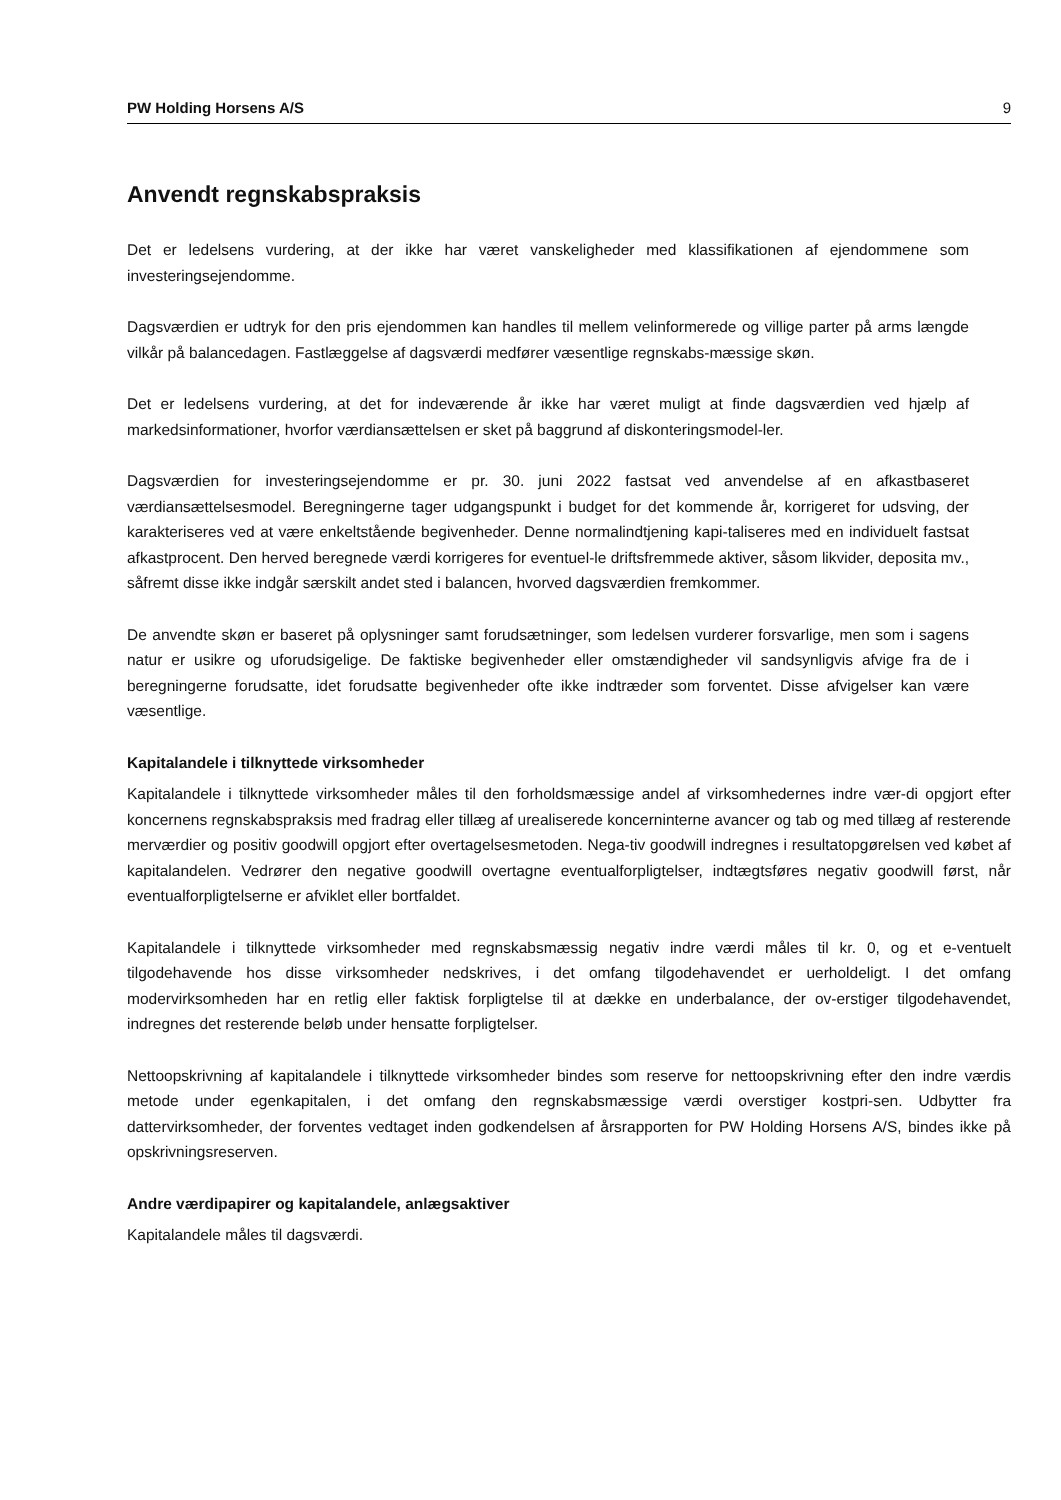PW Holding Horsens A/S 9
Anvendt regnskabspraksis
Det er ledelsens vurdering, at der ikke har været vanskeligheder med klassifikationen af ejendommene som investeringsejendomme.
Dagsværdien er udtryk for den pris ejendommen kan handles til mellem velinformerede og villige parter på arms længde vilkår på balancedagen. Fastlæggelse af dagsværdi medfører væsentlige regnskabs-mæssige skøn.
Det er ledelsens vurdering, at det for indeværende år ikke har været muligt at finde dagsværdien ved hjælp af markedsinformationer, hvorfor værdiansættelsen er sket på baggrund af diskonteringsmodel-ler.
Dagsværdien for investeringsejendomme er pr. 30. juni 2022 fastsat ved anvendelse af en afkastbaseret værdiansættelsesmodel. Beregningerne tager udgangspunkt i budget for det kommende år, korrigeret for udsving, der karakteriseres ved at være enkeltstående begivenheder. Denne normalindtjening kapi-taliseres med en individuelt fastsat afkastprocent. Den herved beregnede værdi korrigeres for eventuel-le driftsfremmede aktiver, såsom likvider, deposita mv., såfremt disse ikke indgår særskilt andet sted i balancen, hvorved dagsværdien fremkommer.
De anvendte skøn er baseret på oplysninger samt forudsætninger, som ledelsen vurderer forsvarlige, men som i sagens natur er usikre og uforudsigelige. De faktiske begivenheder eller omstændigheder vil sandsynligvis afvige fra de i beregningerne forudsatte, idet forudsatte begivenheder ofte ikke indtræder som forventet. Disse afvigelser kan være væsentlige.
Kapitalandele i tilknyttede virksomheder
Kapitalandele i tilknyttede virksomheder måles til den forholdsmæssige andel af virksomhedernes indre vær-di opgjort efter koncernens regnskabspraksis med fradrag eller tillæg af urealiserede koncerninterne avancer og tab og med tillæg af resterende merværdier og positiv goodwill opgjort efter overtagelsesmetoden. Nega-tiv goodwill indregnes i resultatopgørelsen ved købet af kapitalandelen. Vedrører den negative goodwill overtagne eventualforpligtelser, indtægtsføres negativ goodwill først, når eventualforpligtelserne er afviklet eller bortfaldet.
Kapitalandele i tilknyttede virksomheder med regnskabsmæssig negativ indre værdi måles til kr. 0, og et e-ventuelt tilgodehavende hos disse virksomheder nedskrives, i det omfang tilgodehavendet er uerholdeligt. I det omfang modervirksomheden har en retlig eller faktisk forpligtelse til at dække en underbalance, der ov-erstiger tilgodehavendet, indregnes det resterende beløb under hensatte forpligtelser.
Nettoopskrivning af kapitalandele i tilknyttede virksomheder bindes som reserve for nettoopskrivning efter den indre værdis metode under egenkapitalen, i det omfang den regnskabsmæssige værdi overstiger kostpri-sen. Udbytter fra dattervirksomheder, der forventes vedtaget inden godkendelsen af årsrapporten for PW Holding Horsens A/S, bindes ikke på opskrivningsreserven.
Andre værdipapirer og kapitalandele, anlægsaktiver
Kapitalandele måles til dagsværdi.